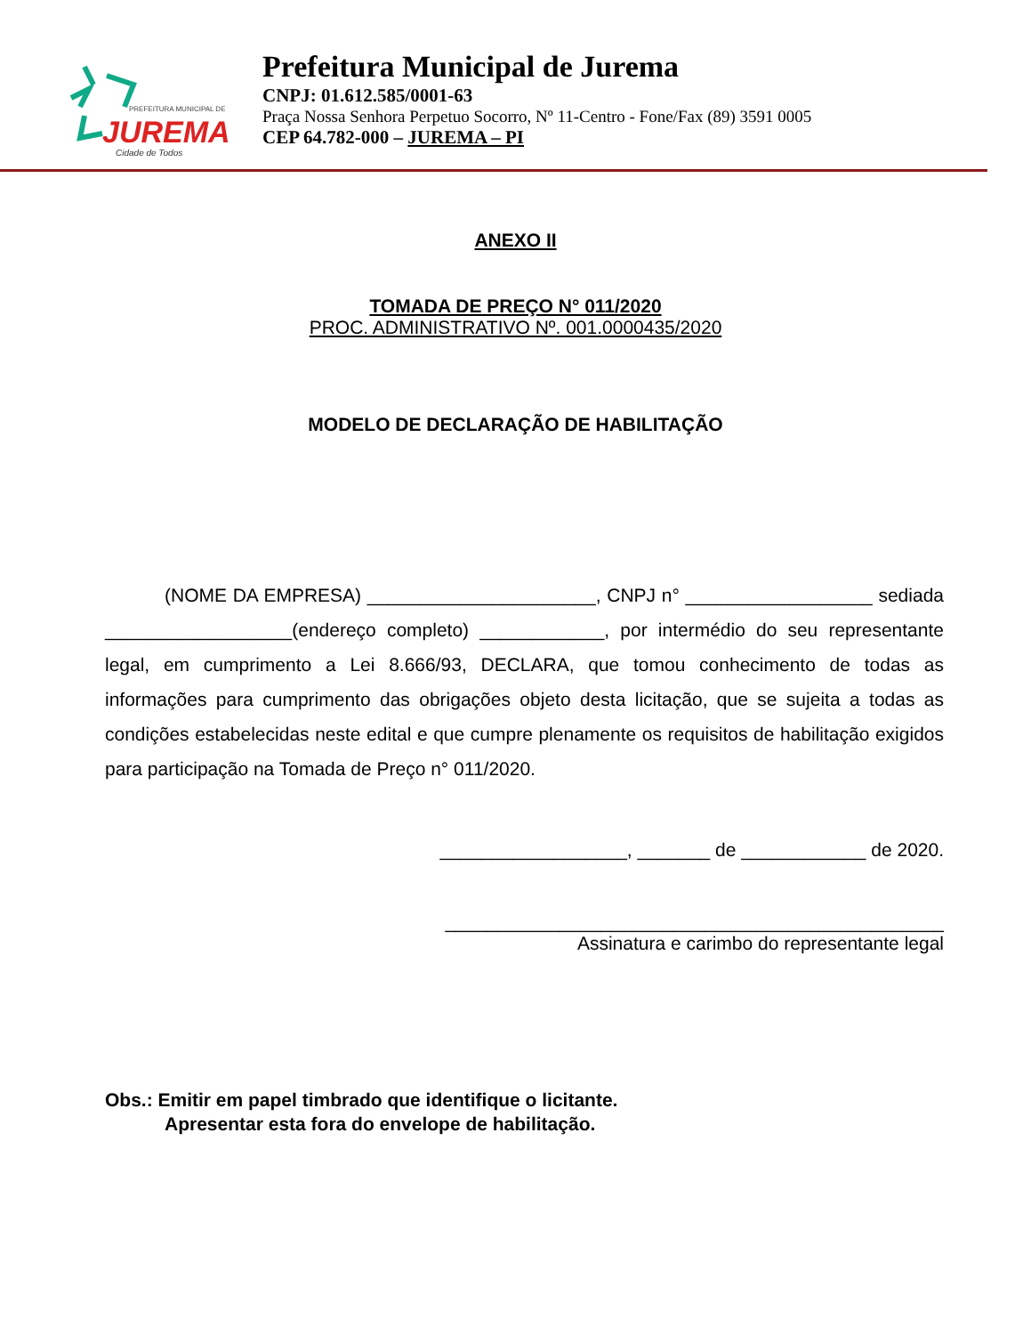PREFEITURA MUNICIPAL DE
JUREMA
Cidade de Todos
Prefeitura Municipal de Jurema
CNPJ: 01.612.585/0001-63
Praça Nossa Senhora Perpetuo Socorro, Nº 11-Centro - Fone/Fax (89) 3591 0005
CEP 64.782-000 – JUREMA – PI
ANEXO II
TOMADA DE PREÇO N° 011/2020
PROC. ADMINISTRATIVO Nº. 001.0000435/2020
MODELO DE DECLARAÇÃO DE HABILITAÇÃO
(NOME DA EMPRESA) ______________________, CNPJ n° __________________ sediada __________________(endereço completo) ____________, por intermédio do seu representante legal, em cumprimento a Lei 8.666/93, DECLARA, que tomou conhecimento de todas as informações para cumprimento das obrigações objeto desta licitação, que se sujeita a todas as condições estabelecidas neste edital e que cumpre plenamente os requisitos de habilitação exigidos para participação na Tomada de Preço n° 011/2020.
__________________, _______ de ____________ de 2020.
________________________________________________
Assinatura e carimbo do representante legal
Obs.: Emitir em papel timbrado que identifique o licitante.
Apresentar esta fora do envelope de habilitação.